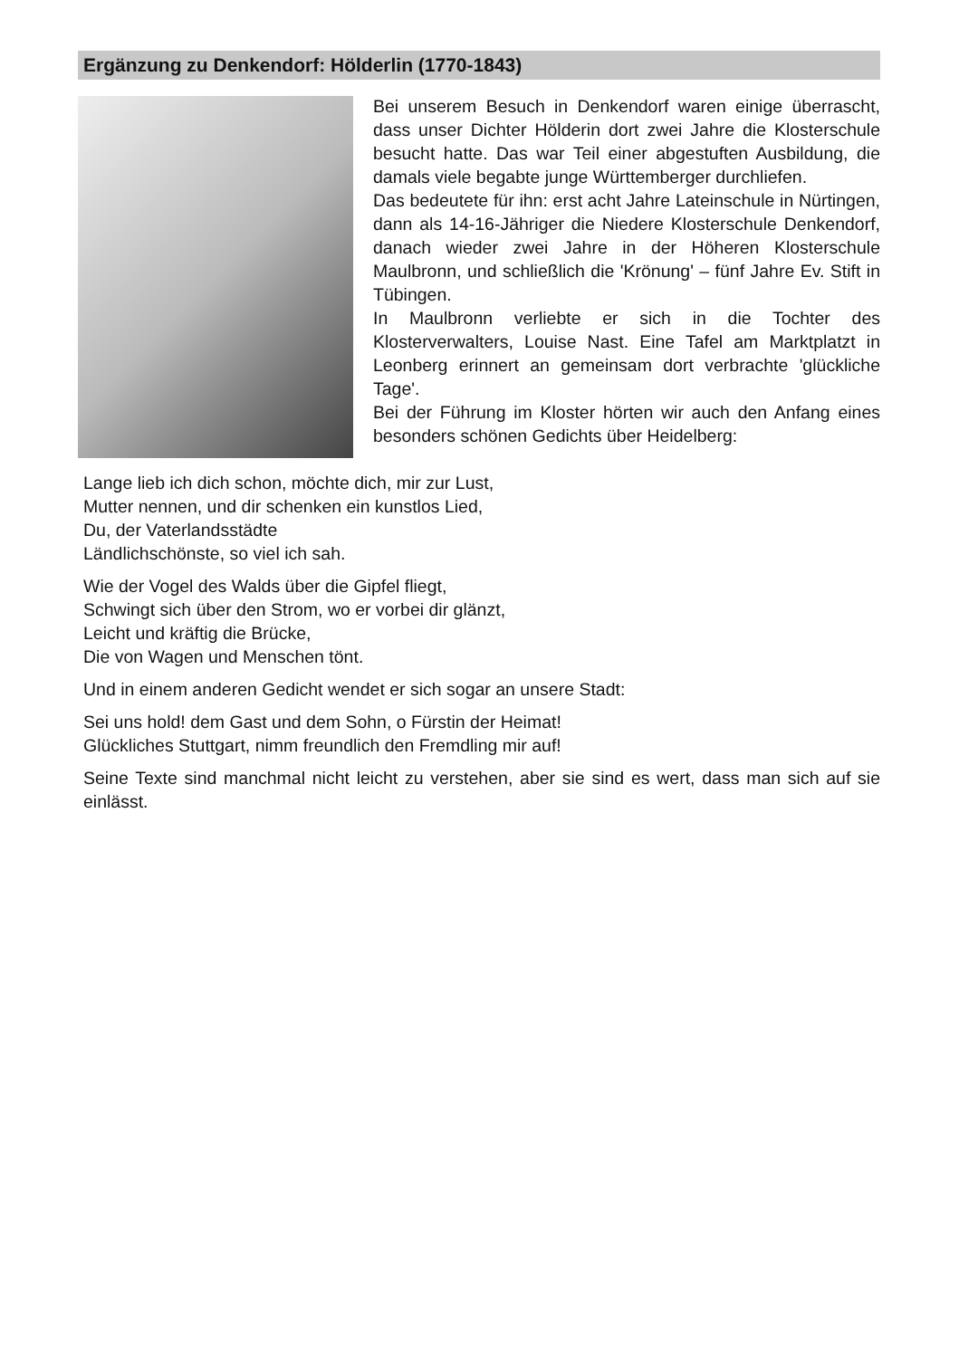Ergänzung zu Denkendorf: Hölderlin (1770-1843)
Bei unserem Besuch in Denkendorf waren einige überrascht, dass unser Dichter Hölderin dort zwei Jahre die Klosterschule besucht hatte. Das war Teil einer abgestuften Ausbildung, die damals viele begabte junge Württemberger durchliefen.
Das bedeutete für ihn: erst acht Jahre Lateinschule in Nürtingen, dann als 14-16-Jähriger die Niedere Klosterschule Denkendorf, danach wieder zwei Jahre in der Höheren Klosterschule Maulbronn, und schließlich die 'Krönung' – fünf Jahre Ev. Stift in Tübingen.
In Maulbronn verliebte er sich in die Tochter des Klosterverwalters, Louise Nast. Eine Tafel am Marktplatzt in Leonberg erinnert an gemeinsam dort verbrachte 'glückliche Tage'.
Bei der Führung im Kloster hörten wir auch den Anfang eines besonders schönen Gedichts über Heidelberg:
Lange lieb ich dich schon, möchte dich, mir zur Lust,
Mutter nennen, und dir schenken ein kunstlos Lied,
Du, der Vaterlandsstädte
Ländlichschönste, so viel ich sah.
Wie der Vogel des Walds über die Gipfel fliegt,
Schwingt sich über den Strom, wo er vorbei dir glänzt,
Leicht und kräftig die Brücke,
Die von Wagen und Menschen tönt.
Und in einem anderen Gedicht wendet er sich sogar an unsere Stadt:
Sei uns hold! dem Gast und dem Sohn, o Fürstin der Heimat!
Glückliches Stuttgart, nimm freundlich den Fremdling mir auf!
Seine Texte sind manchmal nicht leicht zu verstehen, aber sie sind es wert, dass man sich auf sie einlässt.